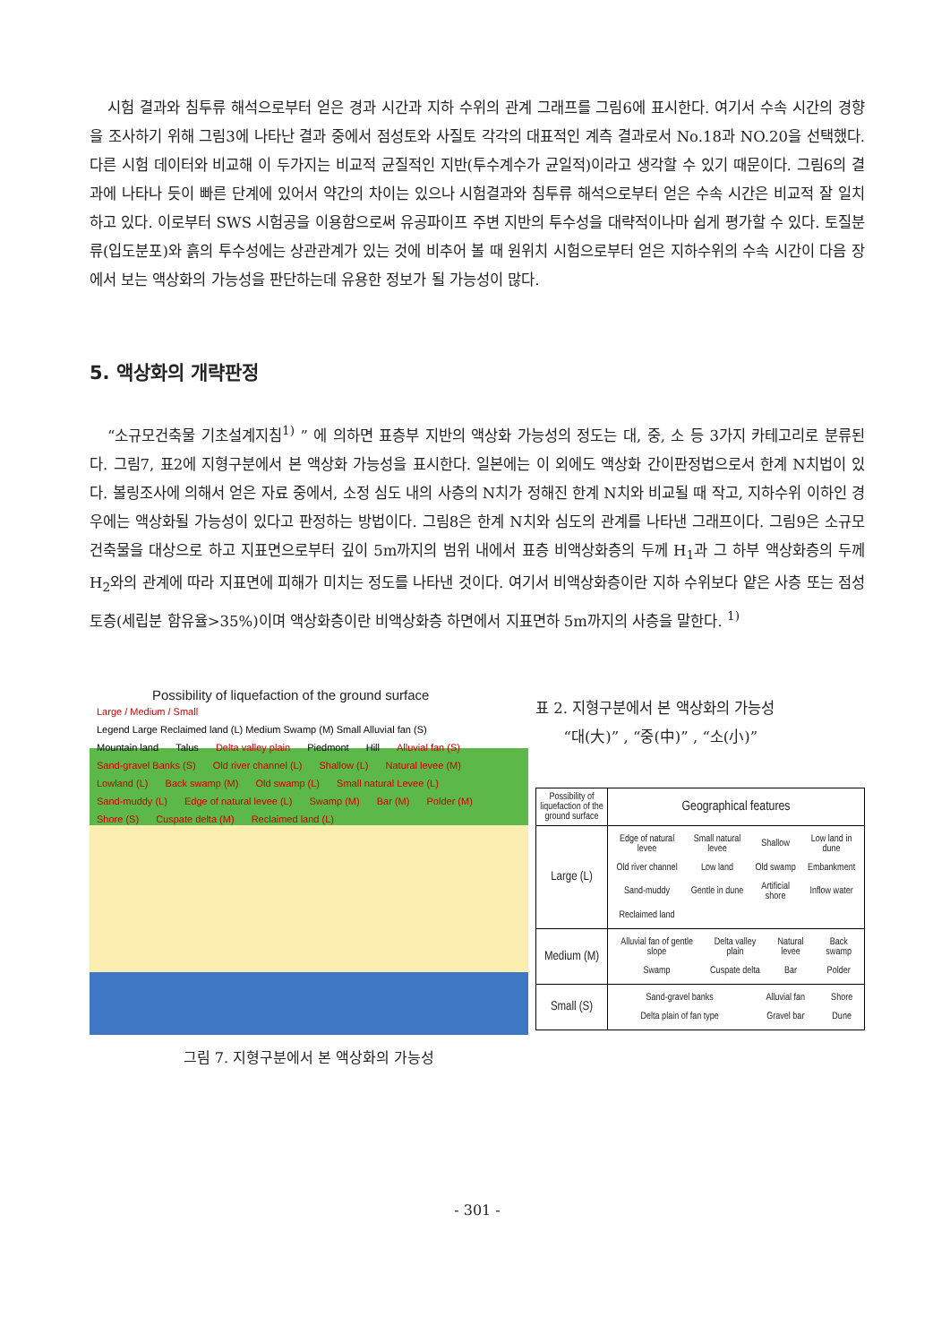시험 결과와 침투류 해석으로부터 얻은 경과 시간과 지하 수위의 관계 그래프를 그림6에 표시한다. 여기서 수속 시간의 경향을 조사하기 위해 그림3에 나타난 결과 중에서 점성토와 사질토 각각의 대표적인 계측 결과로서 No.18과 NO.20을 선택했다. 다른 시험 데이터와 비교해 이 두가지는 비교적 균질적인 지반(투수계수가 균일적)이라고 생각할 수 있기 때문이다. 그림6의 결과에 나타나 듯이 빠른 단계에 있어서 약간의 차이는 있으나 시험결과와 침투류 해석으로부터 얻은 수속 시간은 비교적 잘 일치하고 있다. 이로부터 SWS 시험공을 이용함으로써 유공파이프 주변 지반의 투수성을 대략적이나마 쉽게 평가할 수 있다. 토질분류(입도분포)와 흙의 투수성에는 상관관계가 있는 것에 비추어 볼 때 원위치 시험으로부터 얻은 지하수위의 수속 시간이 다음 장에서 보는 액상화의 가능성을 판단하는데 유용한 정보가 될 가능성이 많다.
5. 액상화의 개략판정
“소규모건축물 기초설계지침<sup>1)</sup> ” 에 의하면 표층부 지반의 액상화 가능성의 정도는 대, 중, 소 등 3가지 카테고리로 분류된다. 그림7, 표2에 지형구분에서 본 액상화 가능성을 표시한다. 일본에는 이 외에도 액상화 간이판정법으로서 한계 N치법이 있다. 볼링조사에 의해서 얻은 자료 중에서, 소정 심도 내의 사층의 N치가 정해진 한계 N치와 비교될 때 작고, 지하수위 이하인 경우에는 액상화될 가능성이 있다고 판정하는 방법이다. 그림8은 한계 N치와 심도의 관계를 나타낸 그래프이다. 그림9은 소규모 건축물을 대상으로 하고 지표면으로부터 깊이 5m까지의 범위 내에서 표층 비액상화층의 두께 H<sub>1</sub>과 그 하부 액상화층의 두께 H<sub>2</sub>와의 관계에 따라 지표면에 피해가 미치는 정도를 나타낸 것이다. 여기서 비액상화층이란 지하 수위보다 얕은 사층 또는 점성토층(세립분 함유율>35%)이며 액상화층이란 비액상화층 하면에서 지표면하 5m까지의 사층을 말한다. <sup>1)</sup>
Possibility of liquefaction of the ground surface
Large / Medium / Small Legend Large Reclaimed land (L) Medium Swamp (M) Small Alluvial fan (S)
Mountain land Talus Delta valley plain Piedmont Hill Alluvial fan (S) Sand-gravel Banks (S) Old river channel (L) Shallow (L) Natural levee (M) Lowland (L) Back swamp (M) Old swamp (L) Small natural Levee (L) Sand-muddy (L) Edge of natural levee (L) Swamp (M) Bar (M) Polder (M) Shore (S) Cuspate delta (M) Reclaimed land (L)
그림 7. 지형구분에서 본 액상화의 가능성
표 2. 지형구분에서 본 액상화의 가능성
“대(大)” , “중(中)” , “소(小)”
| Possibility of liquefaction of the ground surface | Geographical features |
| --- | --- |
| Large (L) | / Edge of natural levee / Small natural levee / Shallow / Low land in dune / / Old river channel / Low land / Old swamp / Embankment / / Sand-muddy / Gentle in dune / Artificial shore / Inflow water / / Reclaimed land / / / / |
| Medium (M) | / Alluvial fan of gentle slope / Delta valley plain / Natural levee / Back swamp / / Swamp / Cuspate delta / Bar / Polder / |
| Small (S) | / Sand-gravel banks / Alluvial fan / Shore / / Delta plain of fan type / Gravel bar / Dune / |
- 301 -